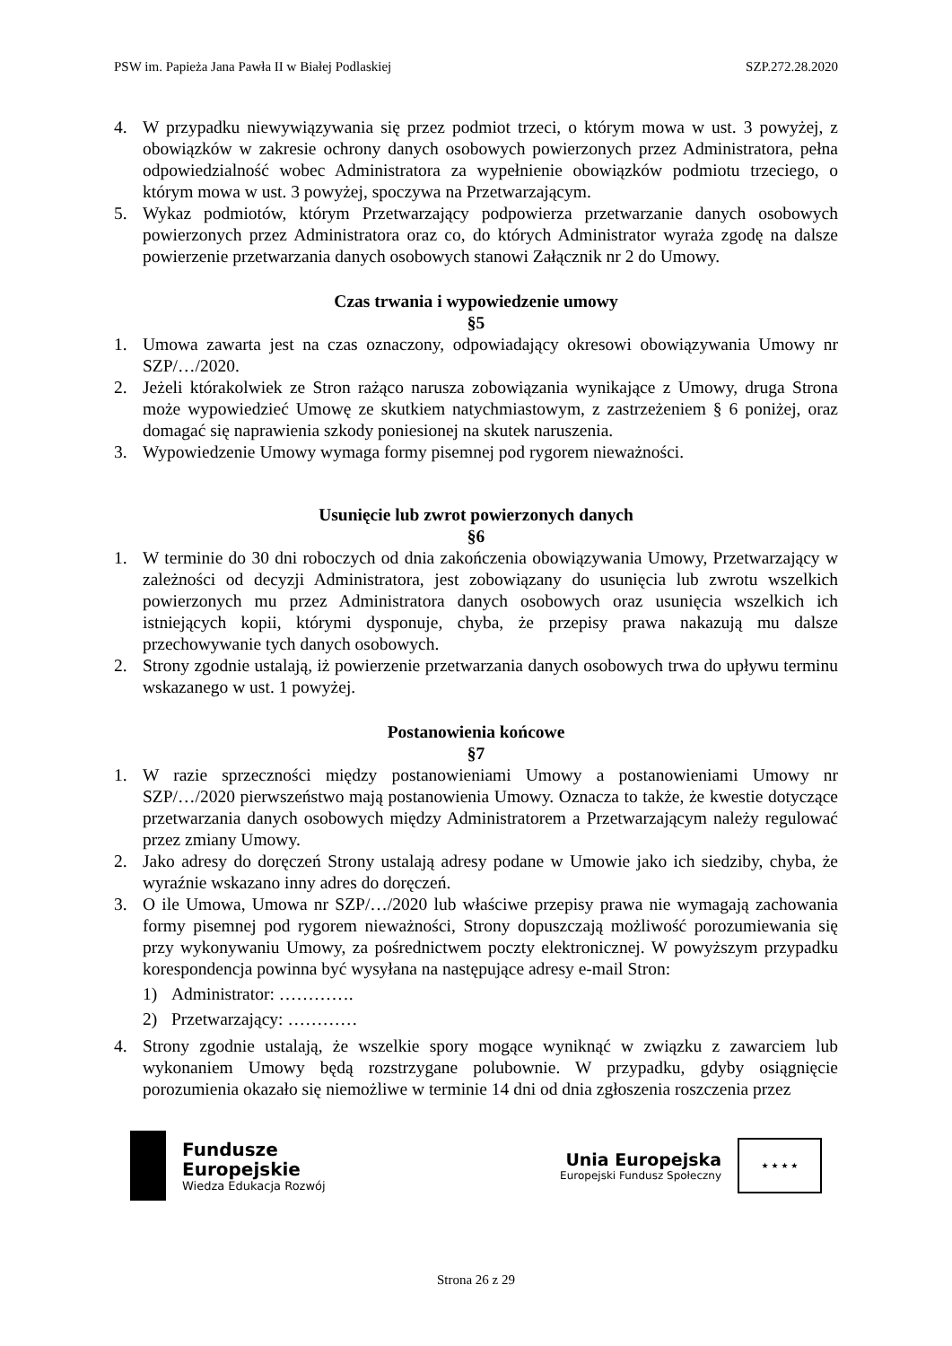PSW im. Papieża Jana Pawła II w Białej Podlaskiej SZP.272.28.2020
4. W przypadku niewywiązywania się przez podmiot trzeci, o którym mowa w ust. 3 powyżej, z obowiązków w zakresie ochrony danych osobowych powierzonych przez Administratora, pełna odpowiedzialność wobec Administratora za wypełnienie obowiązków podmiotu trzeciego, o którym mowa w ust. 3 powyżej, spoczywa na Przetwarzającym.
5. Wykaz podmiotów, którym Przetwarzający podpowierza przetwarzanie danych osobowych powierzonych przez Administratora oraz co, do których Administrator wyraża zgodę na dalsze powierzenie przetwarzania danych osobowych stanowi Załącznik nr 2 do Umowy.
Czas trwania i wypowiedzenie umowy
§5
1. Umowa zawarta jest na czas oznaczony, odpowiadający okresowi obowiązywania Umowy nr SZP/…/2020.
2. Jeżeli którakolwiek ze Stron rażąco narusza zobowiązania wynikające z Umowy, druga Strona może wypowiedzieć Umowę ze skutkiem natychmiastowym, z zastrzeżeniem § 6 poniżej, oraz domagać się naprawienia szkody poniesionej na skutek naruszenia.
3. Wypowiedzenie Umowy wymaga formy pisemnej pod rygorem nieważności.
Usunięcie lub zwrot powierzonych danych
§6
1. W terminie do 30 dni roboczych od dnia zakończenia obowiązywania Umowy, Przetwarzający w zależności od decyzji Administratora, jest zobowiązany do usunięcia lub zwrotu wszelkich powierzonych mu przez Administratora danych osobowych oraz usunięcia wszelkich ich istniejących kopii, którymi dysponuje, chyba, że przepisy prawa nakazują mu dalsze przechowywanie tych danych osobowych.
2. Strony zgodnie ustalają, iż powierzenie przetwarzania danych osobowych trwa do upływu terminu wskazanego w ust. 1 powyżej.
Postanowienia końcowe
§7
1. W razie sprzeczności między postanowieniami Umowy a postanowieniami Umowy nr SZP/…/2020 pierwszeństwo mają postanowienia Umowy. Oznacza to także, że kwestie dotyczące przetwarzania danych osobowych między Administratorem a Przetwarzającym należy regulować przez zmiany Umowy.
2. Jako adresy do doręczeń Strony ustalają adresy podane w Umowie jako ich siedziby, chyba, że wyraźnie wskazano inny adres do doręczeń.
3. O ile Umowa, Umowa nr SZP/…/2020 lub właściwe przepisy prawa nie wymagają zachowania formy pisemnej pod rygorem nieważności, Strony dopuszczają możliwość porozumiewania się przy wykonywaniu Umowy, za pośrednictwem poczty elektronicznej. W powyższym przypadku korespondencja powinna być wysyłana na następujące adresy e-mail Stron:
1) Administrator: ………….
2) Przetwarzający: …………
4. Strony zgodnie ustalają, że wszelkie spory mogące wyniknąć w związku z zawarciem lub wykonaniem Umowy będą rozstrzygane polubownie. W przypadku, gdyby osiągnięcie porozumienia okazało się niemożliwe w terminie 14 dni od dnia zgłoszenia roszczenia przez
Fundusze
Europejskie
Wiedza Edukacja Rozwój
Unia Europejska
Europejski Fundusz Społeczny
★ ★ ★ ★
Strona 26 z 29